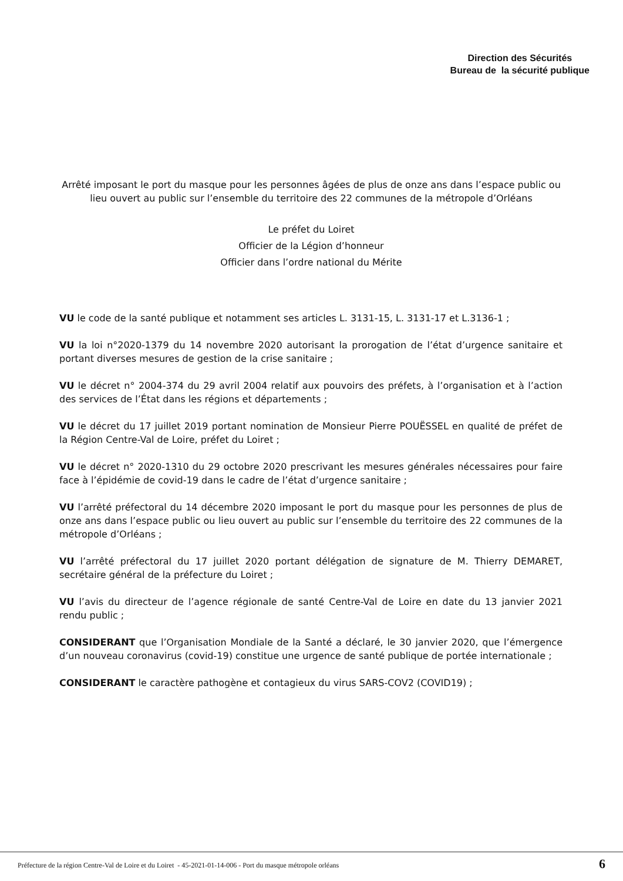Direction des Sécurités
Bureau de la sécurité publique
Arrêté imposant le port du masque pour les personnes âgées de plus de onze ans dans l’espace public ou lieu ouvert au public sur l’ensemble du territoire des 22 communes de la métropole d’Orléans
Le préfet du Loiret
Officier de la Légion d’honneur
Officier dans l’ordre national du Mérite
VU le code de la santé publique et notamment ses articles L. 3131-15, L. 3131-17 et L.3136-1 ;
VU la loi n°2020-1379 du 14 novembre 2020 autorisant la prorogation de l’état d’urgence sanitaire et portant diverses mesures de gestion de la crise sanitaire ;
VU le décret n° 2004-374 du 29 avril 2004 relatif aux pouvoirs des préfets, à l’organisation et à l’action des services de l’État dans les régions et départements ;
VU le décret du 17 juillet 2019 portant nomination de Monsieur Pierre POUËSSEL en qualité de préfet de la Région Centre-Val de Loire, préfet du Loiret ;
VU le décret n° 2020-1310 du 29 octobre 2020 prescrivant les mesures générales nécessaires pour faire face à l’épidémie de covid-19 dans le cadre de l’état d’urgence sanitaire ;
VU l’arrêté préfectoral du 14 décembre 2020 imposant le port du masque pour les personnes de plus de onze ans dans l’espace public ou lieu ouvert au public sur l’ensemble du territoire des 22 communes de la métropole d’Orléans ;
VU l’arrêté préfectoral du 17 juillet 2020 portant délégation de signature de M. Thierry DEMARET, secrétaire général de la préfecture du Loiret ;
VU l’avis du directeur de l’agence régionale de santé Centre-Val de Loire en date du 13 janvier 2021 rendu public ;
CONSIDERANT que l’Organisation Mondiale de la Santé a déclaré, le 30 janvier 2020, que l’émergence d’un nouveau coronavirus (covid-19) constitue une urgence de santé publique de portée internationale ;
CONSIDERANT le caractère pathogène et contagieux du virus SARS-COV2 (COVID19) ;
Préfecture de la région Centre-Val de Loire et du Loiret - 45-2021-01-14-006 - Port du masque métropole orléans
6